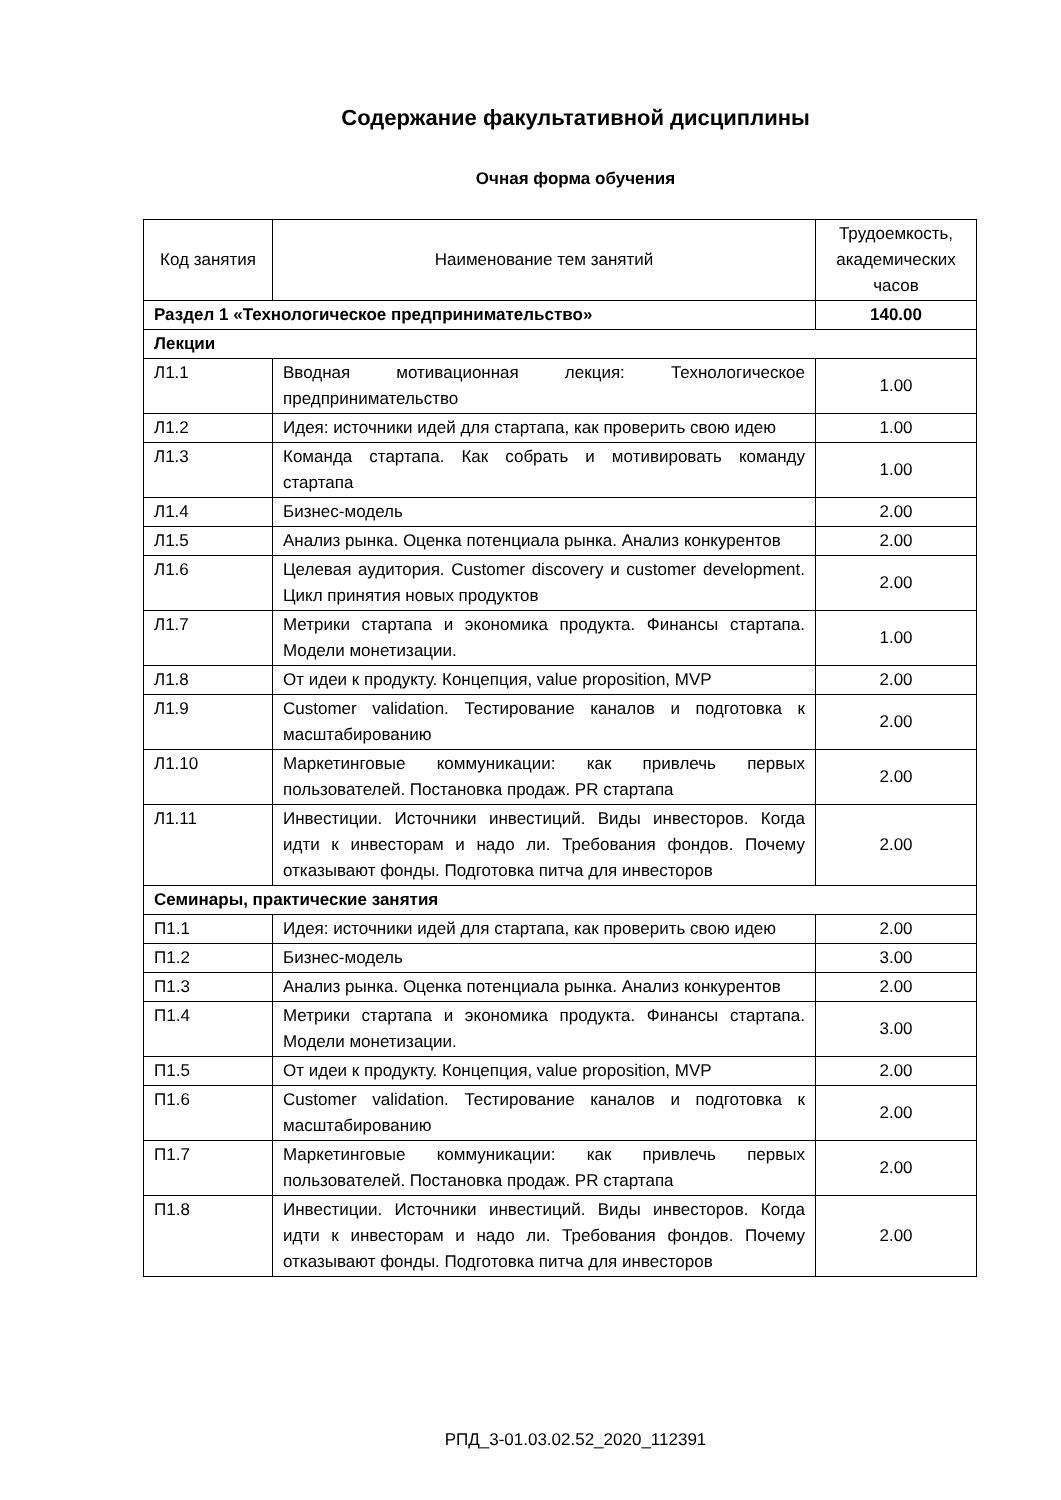Содержание факультативной дисциплины
Очная форма обучения
| Код занятия | Наименование тем занятий | Трудоемкость, академических часов |
| --- | --- | --- |
| Раздел 1 «Технологическое предпринимательство» | | 140.00 |
| Лекции | | |
| Л1.1 | Вводная мотивационная лекция: Технологическое предпринимательство | 1.00 |
| Л1.2 | Идея: источники идей для стартапа, как проверить свою идею | 1.00 |
| Л1.3 | Команда стартапа. Как собрать и мотивировать команду стартапа | 1.00 |
| Л1.4 | Бизнес-модель | 2.00 |
| Л1.5 | Анализ рынка. Оценка потенциала рынка. Анализ конкурентов | 2.00 |
| Л1.6 | Целевая аудитория. Customer discovery и customer development. Цикл принятия новых продуктов | 2.00 |
| Л1.7 | Метрики стартапа и экономика продукта. Финансы стартапа. Модели монетизации. | 1.00 |
| Л1.8 | От идеи к продукту. Концепция, value proposition, MVP | 2.00 |
| Л1.9 | Customer validation. Тестирование каналов и подготовка к масштабированию | 2.00 |
| Л1.10 | Маркетинговые коммуникации: как привлечь первых пользователей. Постановка продаж. PR стартапа | 2.00 |
| Л1.11 | Инвестиции. Источники инвестиций. Виды инвесторов. Когда идти к инвесторам и надо ли. Требования фондов. Почему отказывают фонды. Подготовка питча для инвесторов | 2.00 |
| Семинары, практические занятия | | |
| П1.1 | Идея: источники идей для стартапа, как проверить свою идею | 2.00 |
| П1.2 | Бизнес-модель | 3.00 |
| П1.3 | Анализ рынка. Оценка потенциала рынка. Анализ конкурентов | 2.00 |
| П1.4 | Метрики стартапа и экономика продукта. Финансы стартапа. Модели монетизации. | 3.00 |
| П1.5 | От идеи к продукту. Концепция, value proposition, MVP | 2.00 |
| П1.6 | Customer validation. Тестирование каналов и подготовка к масштабированию | 2.00 |
| П1.7 | Маркетинговые коммуникации: как привлечь первых пользователей. Постановка продаж. PR стартапа | 2.00 |
| П1.8 | Инвестиции. Источники инвестиций. Виды инвесторов. Когда идти к инвесторам и надо ли. Требования фондов. Почему отказывают фонды. Подготовка питча для инвесторов | 2.00 |
РПД_3-01.03.02.52_2020_112391